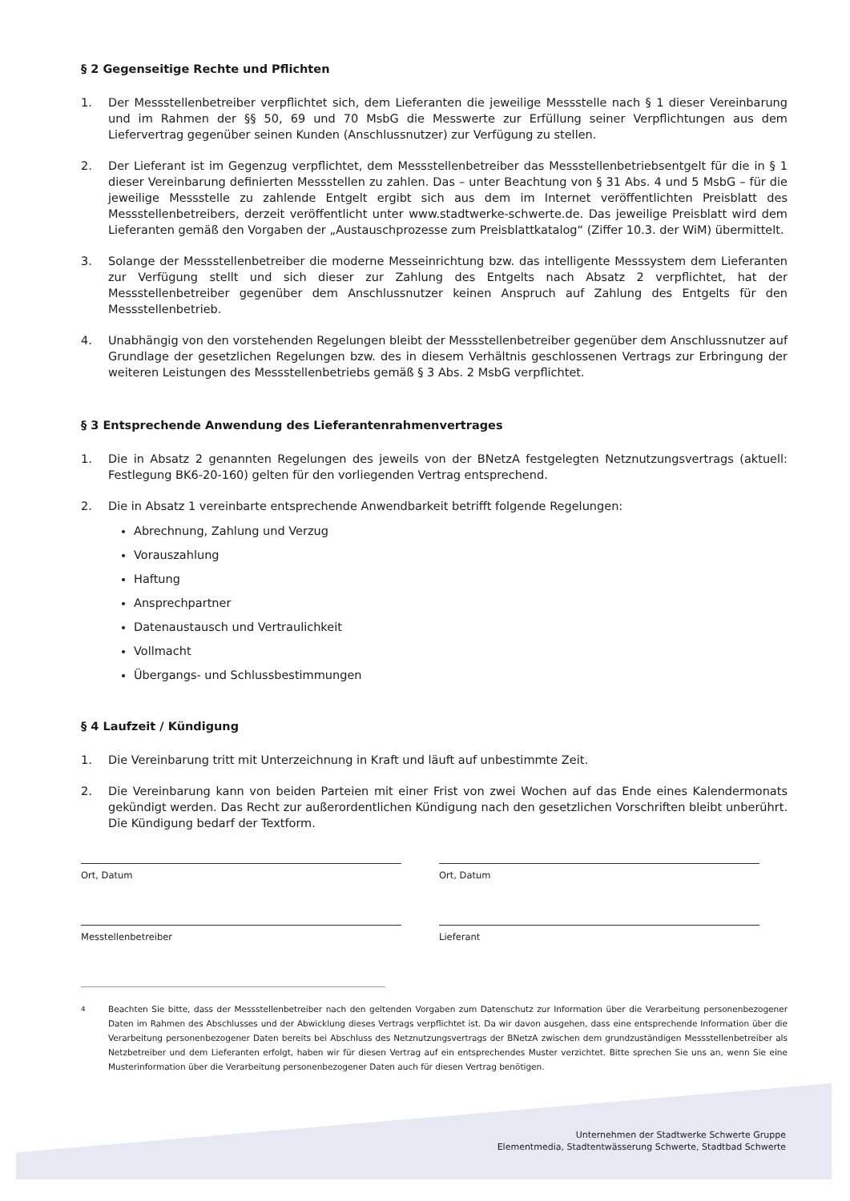§ 2 Gegenseitige Rechte und Pflichten
1. Der Messstellenbetreiber verpflichtet sich, dem Lieferanten die jeweilige Messstelle nach § 1 dieser Vereinbarung und im Rahmen der §§ 50, 69 und 70 MsbG die Messwerte zur Erfüllung seiner Verpflichtungen aus dem Liefervertrag gegenüber seinen Kunden (Anschlussnutzer) zur Verfügung zu stellen.
2. Der Lieferant ist im Gegenzug verpflichtet, dem Messstellenbetreiber das Messstellenbetriebsentgelt für die in § 1 dieser Vereinbarung definierten Messstellen zu zahlen. Das – unter Beachtung von § 31 Abs. 4 und 5 MsbG – für die jeweilige Messstelle zu zahlende Entgelt ergibt sich aus dem im Internet veröffentlichten Preisblatt des Messstellenbetreibers, derzeit veröffentlicht unter www.stadtwerke-schwerte.de. Das jeweilige Preisblatt wird dem Lieferanten gemäß den Vorgaben der „Austauschprozesse zum Preisblattkatalog“ (Ziffer 10.3. der WiM) übermittelt.
3. Solange der Messstellenbetreiber die moderne Messeinrichtung bzw. das intelligente Messsystem dem Lieferanten zur Verfügung stellt und sich dieser zur Zahlung des Entgelts nach Absatz 2 verpflichtet, hat der Messstellenbetreiber gegenüber dem Anschlussnutzer keinen Anspruch auf Zahlung des Entgelts für den Messstellenbetrieb.
4. Unabhängig von den vorstehenden Regelungen bleibt der Messstellenbetreiber gegenüber dem Anschlussnutzer auf Grundlage der gesetzlichen Regelungen bzw. des in diesem Verhältnis geschlossenen Vertrags zur Erbringung der weiteren Leistungen des Messstellenbetriebs gemäß § 3 Abs. 2 MsbG verpflichtet.
§ 3 Entsprechende Anwendung des Lieferantenrahmenvertrages
1. Die in Absatz 2 genannten Regelungen des jeweils von der BNetzA festgelegten Netznutzungsvertrags (aktuell: Festlegung BK6-20-160) gelten für den vorliegenden Vertrag entsprechend.
2. Die in Absatz 1 vereinbarte entsprechende Anwendbarkeit betrifft folgende Regelungen:
Abrechnung, Zahlung und Verzug
Vorauszahlung
Haftung
Ansprechpartner
Datenaustausch und Vertraulichkeit
Vollmacht
Übergangs- und Schlussbestimmungen
§ 4 Laufzeit / Kündigung
1. Die Vereinbarung tritt mit Unterzeichnung in Kraft und läuft auf unbestimmte Zeit.
2. Die Vereinbarung kann von beiden Parteien mit einer Frist von zwei Wochen auf das Ende eines Kalendermonats gekündigt werden. Das Recht zur außerordentlichen Kündigung nach den gesetzlichen Vorschriften bleibt unberührt. Die Kündigung bedarf der Textform.
Ort, Datum Ort, Datum
Messtellenbetreiber Lieferant
<sup>4</sup> Beachten Sie bitte, dass der Messstellenbetreiber nach den geltenden Vorgaben zum Datenschutz zur Information über die Verarbeitung personenbezogener Daten im Rahmen des Abschlusses und der Abwicklung dieses Vertrags verpflichtet ist. Da wir davon ausgehen, dass eine entsprechende Information über die Verarbeitung personenbezogener Daten bereits bei Abschluss des Netznutzungsvertrags der BNetzA zwischen dem grundzuständigen Messstellenbetreiber als Netzbetreiber und dem Lieferanten erfolgt, haben wir für diesen Vertrag auf ein entsprechendes Muster verzichtet. Bitte sprechen Sie uns an, wenn Sie eine Musterinformation über die Verarbeitung personenbezogener Daten auch für diesen Vertrag benötigen.
Unternehmen der Stadtwerke Schwerte Gruppe
Elementmedia, Stadtentwässerung Schwerte, Stadtbad Schwerte